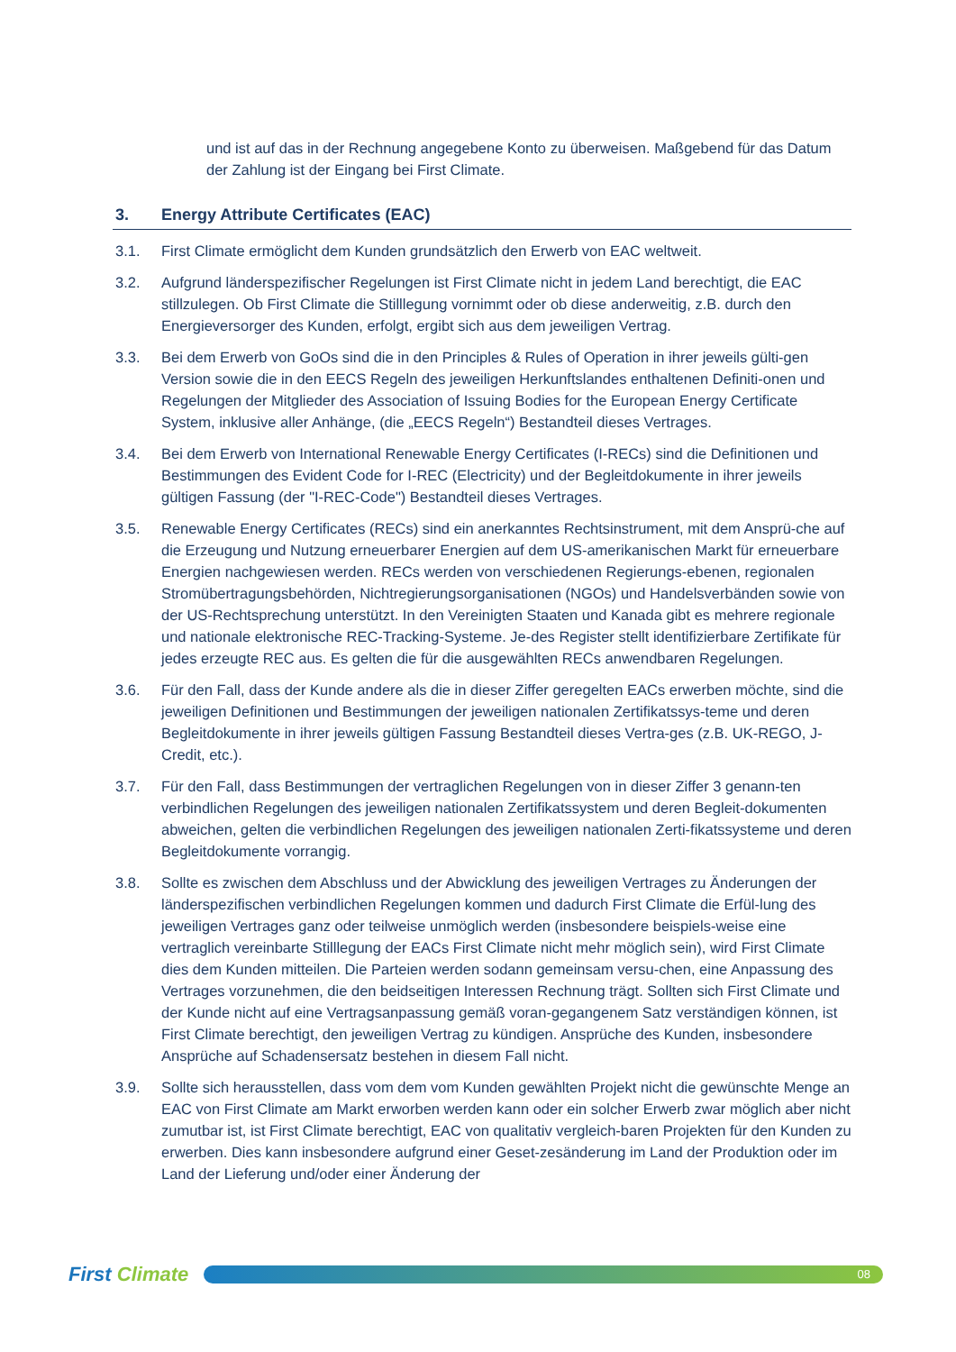und ist auf das in der Rechnung angegebene Konto zu überweisen. Maßgebend für das Datum der Zahlung ist der Eingang bei First Climate.
3. Energy Attribute Certificates (EAC)
3.1. First Climate ermöglicht dem Kunden grundsätzlich den Erwerb von EAC weltweit.
3.2. Aufgrund länderspezifischer Regelungen ist First Climate nicht in jedem Land berechtigt, die EAC stillzulegen. Ob First Climate die Stilllegung vornimmt oder ob diese anderweitig, z.B. durch den Energieversorger des Kunden, erfolgt, ergibt sich aus dem jeweiligen Vertrag.
3.3. Bei dem Erwerb von GoOs sind die in den Principles & Rules of Operation in ihrer jeweils gülti-gen Version sowie die in den EECS Regeln des jeweiligen Herkunftslandes enthaltenen Definiti-onen und Regelungen der Mitglieder des Association of Issuing Bodies for the European Energy Certificate System, inklusive aller Anhänge, (die „EECS Regeln“) Bestandteil dieses Vertrages.
3.4. Bei dem Erwerb von International Renewable Energy Certificates (I-RECs) sind die Definitionen und Bestimmungen des Evident Code for I-REC (Electricity) und der Begleitdokumente in ihrer jeweils gültigen Fassung (der "I-REC-Code") Bestandteil dieses Vertrages.
3.5. Renewable Energy Certificates (RECs) sind ein anerkanntes Rechtsinstrument, mit dem Ansprü-che auf die Erzeugung und Nutzung erneuerbarer Energien auf dem US-amerikanischen Markt für erneuerbare Energien nachgewiesen werden. RECs werden von verschiedenen Regierungs-ebenen, regionalen Stromübertragungsbehörden, Nichtregierungsorganisationen (NGOs) und Handelsverbänden sowie von der US-Rechtsprechung unterstützt. In den Vereinigten Staaten und Kanada gibt es mehrere regionale und nationale elektronische REC-Tracking-Systeme. Je-des Register stellt identifizierbare Zertifikate für jedes erzeugte REC aus. Es gelten die für die ausgewählten RECs anwendbaren Regelungen.
3.6. Für den Fall, dass der Kunde andere als die in dieser Ziffer geregelten EACs erwerben möchte, sind die jeweiligen Definitionen und Bestimmungen der jeweiligen nationalen Zertifikatssys-teme und deren Begleitdokumente in ihrer jeweils gültigen Fassung Bestandteil dieses Vertra-ges (z.B. UK-REGO, J-Credit, etc.).
3.7. Für den Fall, dass Bestimmungen der vertraglichen Regelungen von in dieser Ziffer 3 genann-ten verbindlichen Regelungen des jeweiligen nationalen Zertifikatssystem und deren Begleit-dokumenten abweichen, gelten die verbindlichen Regelungen des jeweiligen nationalen Zerti-fikatssysteme und deren Begleitdokumente vorrangig.
3.8. Sollte es zwischen dem Abschluss und der Abwicklung des jeweiligen Vertrages zu Änderungen der länderspezifischen verbindlichen Regelungen kommen und dadurch First Climate die Erfül-lung des jeweiligen Vertrages ganz oder teilweise unmöglich werden (insbesondere beispiels-weise eine vertraglich vereinbarte Stilllegung der EACs First Climate nicht mehr möglich sein), wird First Climate dies dem Kunden mitteilen. Die Parteien werden sodann gemeinsam versu-chen, eine Anpassung des Vertrages vorzunehmen, die den beidseitigen Interessen Rechnung trägt. Sollten sich First Climate und der Kunde nicht auf eine Vertragsanpassung gemäß voran-gegangenem Satz verständigen können, ist First Climate berechtigt, den jeweiligen Vertrag zu kündigen. Ansprüche des Kunden, insbesondere Ansprüche auf Schadensersatz bestehen in diesem Fall nicht.
3.9. Sollte sich herausstellen, dass vom dem vom Kunden gewählten Projekt nicht die gewünschte Menge an EAC von First Climate am Markt erworben werden kann oder ein solcher Erwerb zwar möglich aber nicht zumutbar ist, ist First Climate berechtigt, EAC von qualitativ vergleich-baren Projekten für den Kunden zu erwerben. Dies kann insbesondere aufgrund einer Geset-zesänderung im Land der Produktion oder im Land der Lieferung und/oder einer Änderung der
First Climate
08